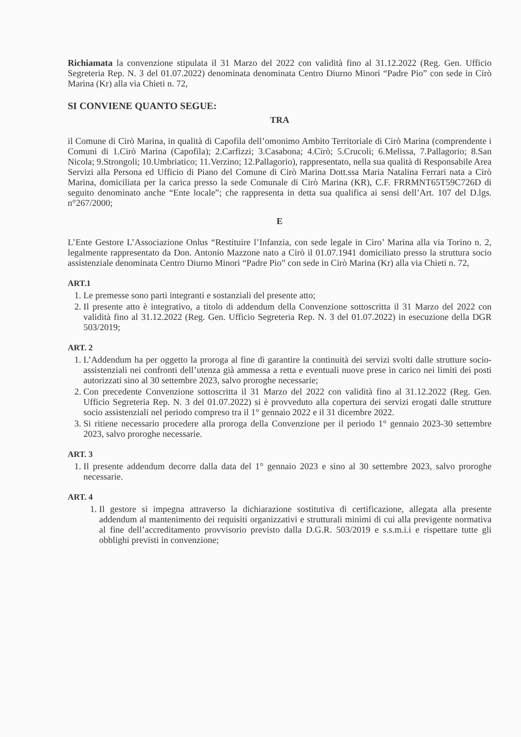Richiamata la convenzione stipulata il 31 Marzo del 2022 con validità fino al 31.12.2022 (Reg. Gen. Ufficio Segreteria Rep. N. 3 del 01.07.2022) denominata denominata Centro Diurno Minori “Padre Pio” con sede in Cirò Marina (Kr) alla via Chieti n. 72,
SI CONVIENE QUANTO SEGUE:
TRA
il Comune di Cirò Marina, in qualità di Capofila dell’omonimo Ambito Territoriale di Cirò Marina (comprendente i Comuni di 1.Cirò Marina (Capofila); 2.Carfizzi; 3.Casabona; 4.Cirò; 5.Crucoli; 6.Melissa, 7.Pallagorio; 8.San Nicola; 9.Strongoli; 10.Umbriatico; 11.Verzino; 12.Pallagorio), rappresentato, nella sua qualità di Responsabile Area Servizi alla Persona ed Ufficio di Piano del Comune di Cirò Marina Dott.ssa Maria Natalina Ferrari nata a Cirò Marina, domiciliata per la carica presso la sede Comunale di Cirò Marina (KR), C.F. FRRMNT65T59C726D di seguito denominato anche “Ente locale”; che rappresenta in detta sua qualifica ai sensi dell’Art. 107 del D.lgs. n°267/2000;
E
L’Ente Gestore L’Associazione Onlus “Restituire l’Infanzia, con sede legale in Ciro’ Marina alla via Torino n. 2, legalmente rappresentato da Don. Antonio Mazzone nato a Cirò il 01.07.1941 domiciliato presso la struttura socio assistenziale denominata Centro Diurno Minori “Padre Pio” con sede in Cirò Marina (Kr) alla via Chieti n. 72,
ART.1
1. Le premesse sono parti integranti e sostanziali del presente atto;
2. Il presente atto è integrativo, a titolo di addendum della Convenzione sottoscritta il 31 Marzo del 2022 con validità fino al 31.12.2022 (Reg. Gen. Ufficio Segreteria Rep. N. 3 del 01.07.2022) in esecuzione della DGR 503/2019;
ART. 2
1. L’Addendum ha per oggetto la proroga al fine di garantire la continuità dei servizi svolti dalle strutture socio-assistenziali nei confronti dell’utenza già ammessa a retta e eventuali nuove prese in carico nei limiti dei posti autorizzati sino al 30 settembre 2023, salvo proroghe necessarie;
2. Con precedente Convenzione sottoscritta il 31 Marzo del 2022 con validità fino al 31.12.2022 (Reg. Gen. Ufficio Segreteria Rep. N. 3 del 01.07.2022) si è provveduto alla copertura dei servizi erogati dalle strutture socio assistenziali nel periodo compreso tra il 1° gennaio 2022 e il 31 dicembre 2022.
3. Si ritiene necessario procedere alla proroga della Convenzione per il periodo 1° gennaio 2023-30 settembre 2023, salvo proroghe necessarie.
ART. 3
1. Il presente addendum decorre dalla data del 1° gennaio 2023 e sino al 30 settembre 2023, salvo proroghe necessarie.
ART. 4
1. Il gestore si impegna attraverso la dichiarazione sostitutiva di certificazione, allegata alla presente addendum al mantenimento dei requisiti organizzativi e strutturali minimi di cui alla previgente normativa al fine dell’accreditamento provvisorio previsto dalla D.G.R. 503/2019 e s.s.m.i.i e rispettare tutte gli obblighi previsti in convenzione;